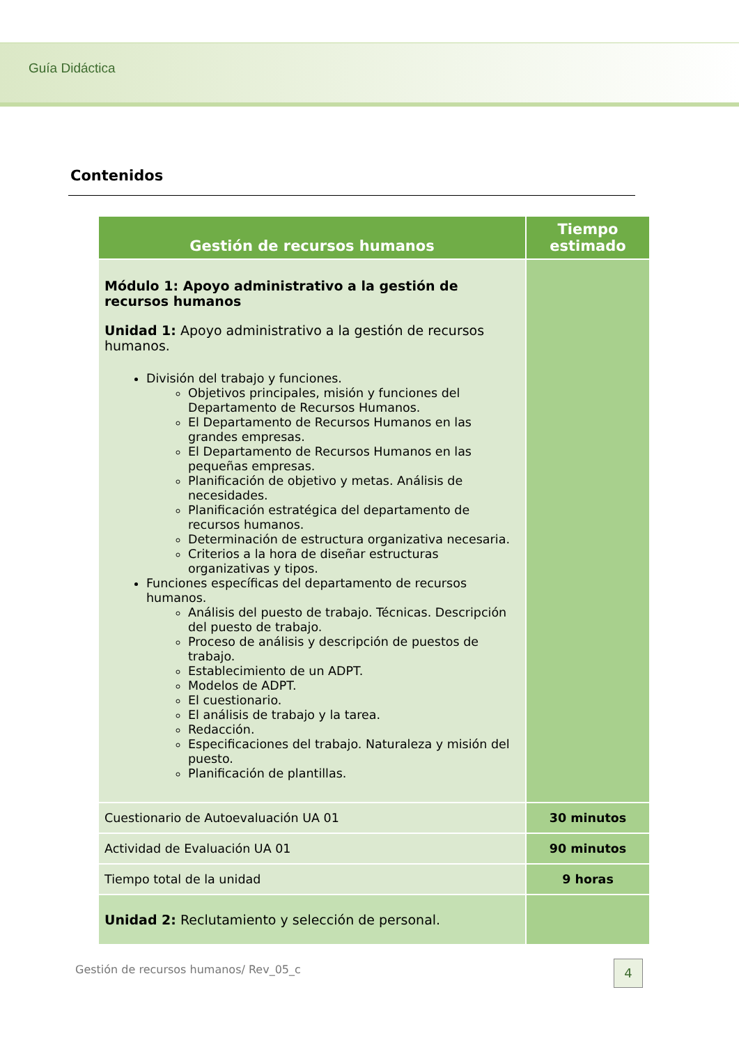Guía Didáctica
Contenidos
| Gestión de recursos humanos | Tiempo estimado |
| --- | --- |
| Módulo 1: Apoyo administrativo a la gestión de recursos humanos Unidad 1: Apoyo administrativo a la gestión de recursos humanos. División del trabajo y funciones. Objetivos principales, misión y funciones del Departamento de Recursos Humanos. El Departamento de Recursos Humanos en las grandes empresas. El Departamento de Recursos Humanos en las pequeñas empresas. Planificación de objetivo y metas. Análisis de necesidades. Planificación estratégica del departamento de recursos humanos. Determinación de estructura organizativa necesaria. Criterios a la hora de diseñar estructuras organizativas y tipos. Funciones específicas del departamento de recursos humanos. Análisis del puesto de trabajo. Técnicas. Descripción del puesto de trabajo. Proceso de análisis y descripción de puestos de trabajo. Establecimiento de un ADPT. Modelos de ADPT. El cuestionario. El análisis de trabajo y la tarea. Redacción. Especificaciones del trabajo. Naturaleza y misión del puesto. Planificación de plantillas. | |
| Cuestionario de Autoevaluación UA 01 | 30 minutos |
| Actividad de Evaluación UA 01 | 90 minutos |
| Tiempo total de la unidad | 9 horas |
| Unidad 2: Reclutamiento y selección de personal. | |
Gestión de recursos humanos/ Rev_05_c
4